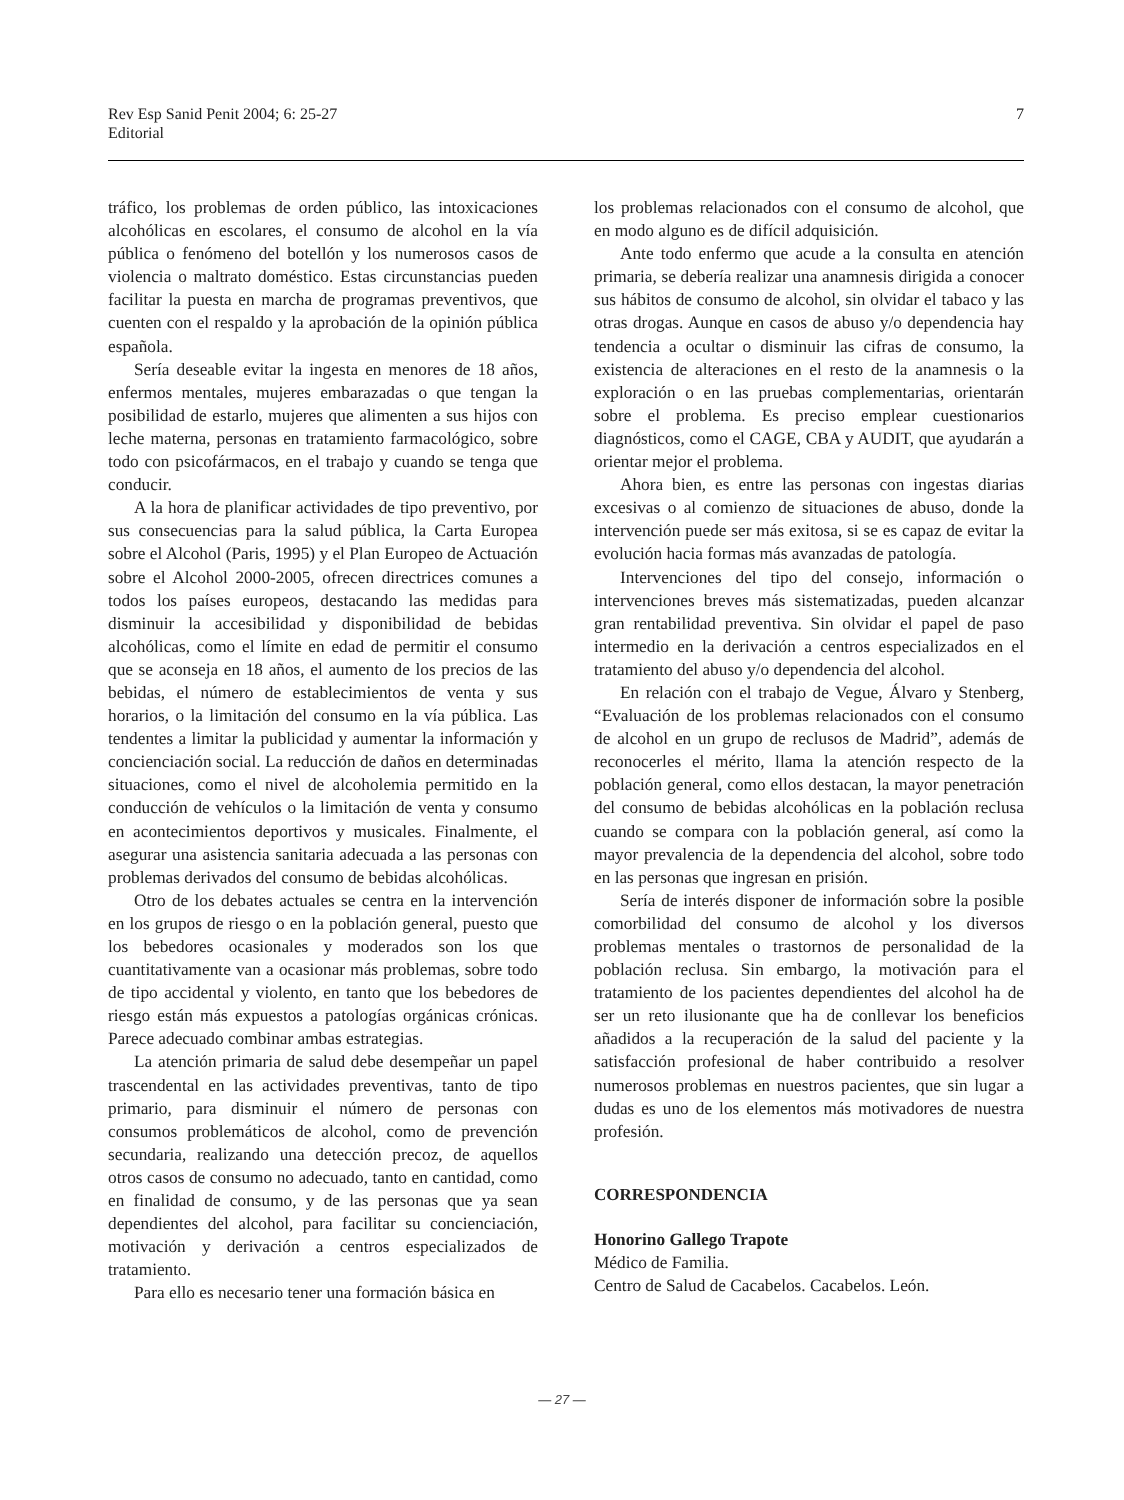Rev Esp Sanid Penit 2004; 6: 25-27
Editorial
7
tráfico, los problemas de orden público, las intoxicaciones alcohólicas en escolares, el consumo de alcohol en la vía pública o fenómeno del botellón y los numerosos casos de violencia o maltrato doméstico. Estas circunstancias pueden facilitar la puesta en marcha de programas preventivos, que cuenten con el respaldo y la aprobación de la opinión pública española.
Sería deseable evitar la ingesta en menores de 18 años, enfermos mentales, mujeres embarazadas o que tengan la posibilidad de estarlo, mujeres que alimenten a sus hijos con leche materna, personas en tratamiento farmacológico, sobre todo con psicofármacos, en el trabajo y cuando se tenga que conducir.
A la hora de planificar actividades de tipo preventivo, por sus consecuencias para la salud pública, la Carta Europea sobre el Alcohol (Paris, 1995) y el Plan Europeo de Actuación sobre el Alcohol 2000-2005, ofrecen directrices comunes a todos los países europeos, destacando las medidas para disminuir la accesibilidad y disponibilidad de bebidas alcohólicas, como el límite en edad de permitir el consumo que se aconseja en 18 años, el aumento de los precios de las bebidas, el número de establecimientos de venta y sus horarios, o la limitación del consumo en la vía pública. Las tendentes a limitar la publicidad y aumentar la información y concienciación social. La reducción de daños en determinadas situaciones, como el nivel de alcoholemia permitido en la conducción de vehículos o la limitación de venta y consumo en acontecimientos deportivos y musicales. Finalmente, el asegurar una asistencia sanitaria adecuada a las personas con problemas derivados del consumo de bebidas alcohólicas.
Otro de los debates actuales se centra en la intervención en los grupos de riesgo o en la población general, puesto que los bebedores ocasionales y moderados son los que cuantitativamente van a ocasionar más problemas, sobre todo de tipo accidental y violento, en tanto que los bebedores de riesgo están más expuestos a patologías orgánicas crónicas. Parece adecuado combinar ambas estrategias.
La atención primaria de salud debe desempeñar un papel trascendental en las actividades preventivas, tanto de tipo primario, para disminuir el número de personas con consumos problemáticos de alcohol, como de prevención secundaria, realizando una detección precoz, de aquellos otros casos de consumo no adecuado, tanto en cantidad, como en finalidad de consumo, y de las personas que ya sean dependientes del alcohol, para facilitar su concienciación, motivación y derivación a centros especializados de tratamiento.
Para ello es necesario tener una formación básica en
los problemas relacionados con el consumo de alcohol, que en modo alguno es de difícil adquisición.
Ante todo enfermo que acude a la consulta en atención primaria, se debería realizar una anamnesis dirigida a conocer sus hábitos de consumo de alcohol, sin olvidar el tabaco y las otras drogas. Aunque en casos de abuso y/o dependencia hay tendencia a ocultar o disminuir las cifras de consumo, la existencia de alteraciones en el resto de la anamnesis o la exploración o en las pruebas complementarias, orientarán sobre el problema. Es preciso emplear cuestionarios diagnósticos, como el CAGE, CBA y AUDIT, que ayudarán a orientar mejor el problema.
Ahora bien, es entre las personas con ingestas diarias excesivas o al comienzo de situaciones de abuso, donde la intervención puede ser más exitosa, si se es capaz de evitar la evolución hacia formas más avanzadas de patología.
Intervenciones del tipo del consejo, información o intervenciones breves más sistematizadas, pueden alcanzar gran rentabilidad preventiva. Sin olvidar el papel de paso intermedio en la derivación a centros especializados en el tratamiento del abuso y/o dependencia del alcohol.
En relación con el trabajo de Vegue, Álvaro y Stenberg, “Evaluación de los problemas relacionados con el consumo de alcohol en un grupo de reclusos de Madrid”, además de reconocerles el mérito, llama la atención respecto de la población general, como ellos destacan, la mayor penetración del consumo de bebidas alcohólicas en la población reclusa cuando se compara con la población general, así como la mayor prevalencia de la dependencia del alcohol, sobre todo en las personas que ingresan en prisión.
Sería de interés disponer de información sobre la posible comorbilidad del consumo de alcohol y los diversos problemas mentales o trastornos de personalidad de la población reclusa. Sin embargo, la motivación para el tratamiento de los pacientes dependientes del alcohol ha de ser un reto ilusionante que ha de conllevar los beneficios añadidos a la recuperación de la salud del paciente y la satisfacción profesional de haber contribuido a resolver numerosos problemas en nuestros pacientes, que sin lugar a dudas es uno de los elementos más motivadores de nuestra profesión.
CORRESPONDENCIA
Honorino Gallego Trapote
Médico de Familia.
Centro de Salud de Cacabelos. Cacabelos. León.
— 27 —